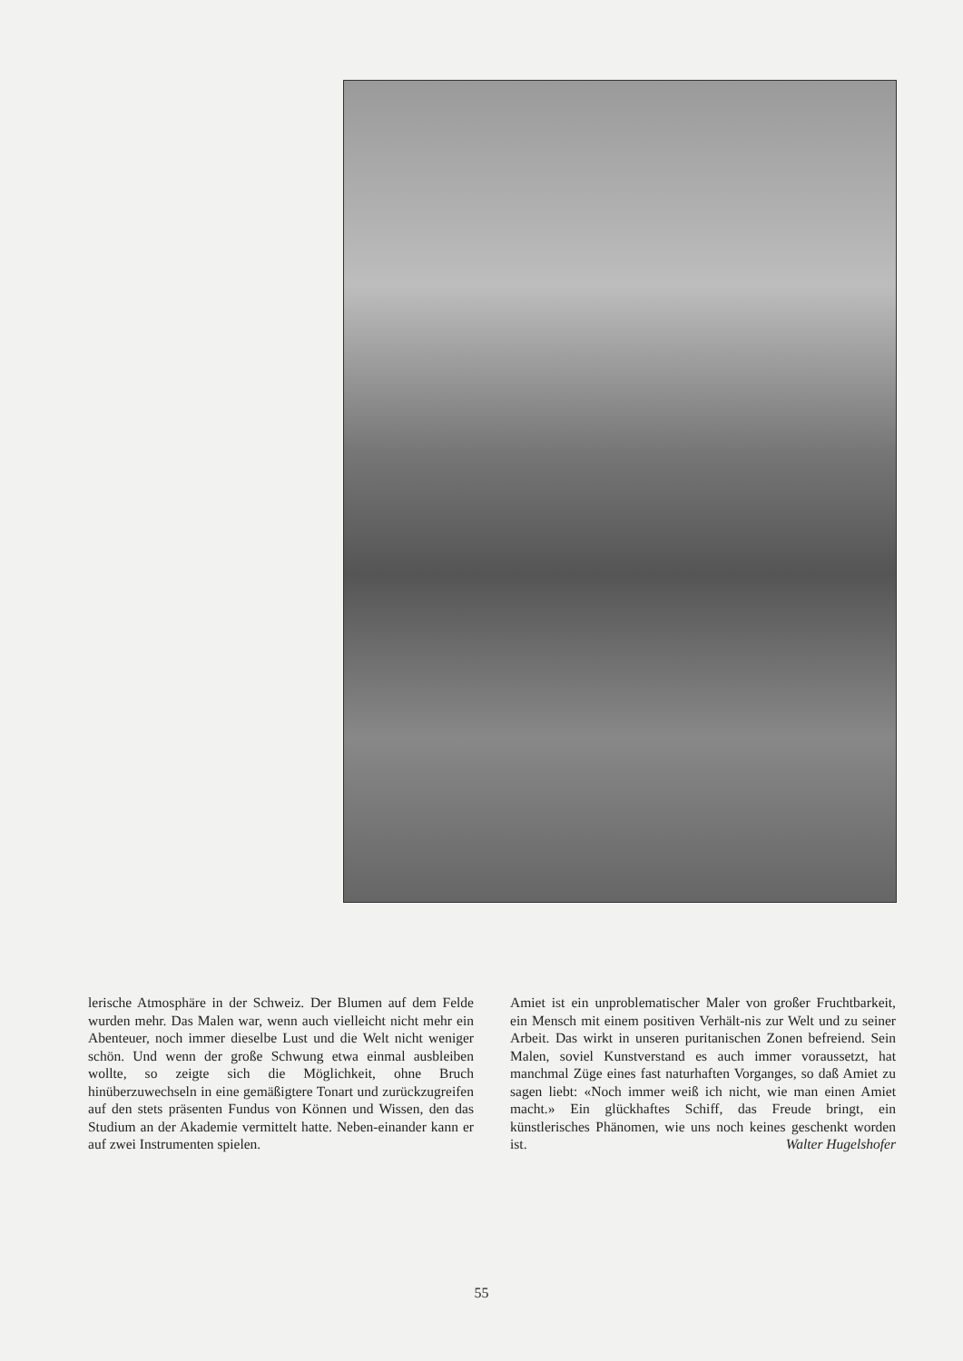lerische Atmosphäre in der Schweiz. Der Blumen auf dem Felde wurden mehr. Das Malen war, wenn auch vielleicht nicht mehr ein Abenteuer, noch immer dieselbe Lust und die Welt nicht weniger schön. Und wenn der große Schwung etwa einmal ausbleiben wollte, so zeigte sich die Möglichkeit, ohne Bruch hinüberzuwechseln in eine gemäßigtere Tonart und zurückzugreifen auf den stets präsenten Fundus von Können und Wissen, den das Studium an der Akademie vermittelt hatte. Neben-einander kann er auf zwei Instrumenten spielen.
Amiet ist ein unproblematischer Maler von großer Fruchtbarkeit, ein Mensch mit einem positiven Verhält-nis zur Welt und zu seiner Arbeit. Das wirkt in unseren puritanischen Zonen befreiend. Sein Malen, soviel Kunstverstand es auch immer voraussetzt, hat manchmal Züge eines fast naturhaften Vorganges, so daß Amiet zu sagen liebt: «Noch immer weiß ich nicht, wie man einen Amiet macht.» Ein glückhaftes Schiff, das Freude bringt, ein künstlerisches Phänomen, wie uns noch keines geschenkt worden ist. Walter Hugelshofer
55